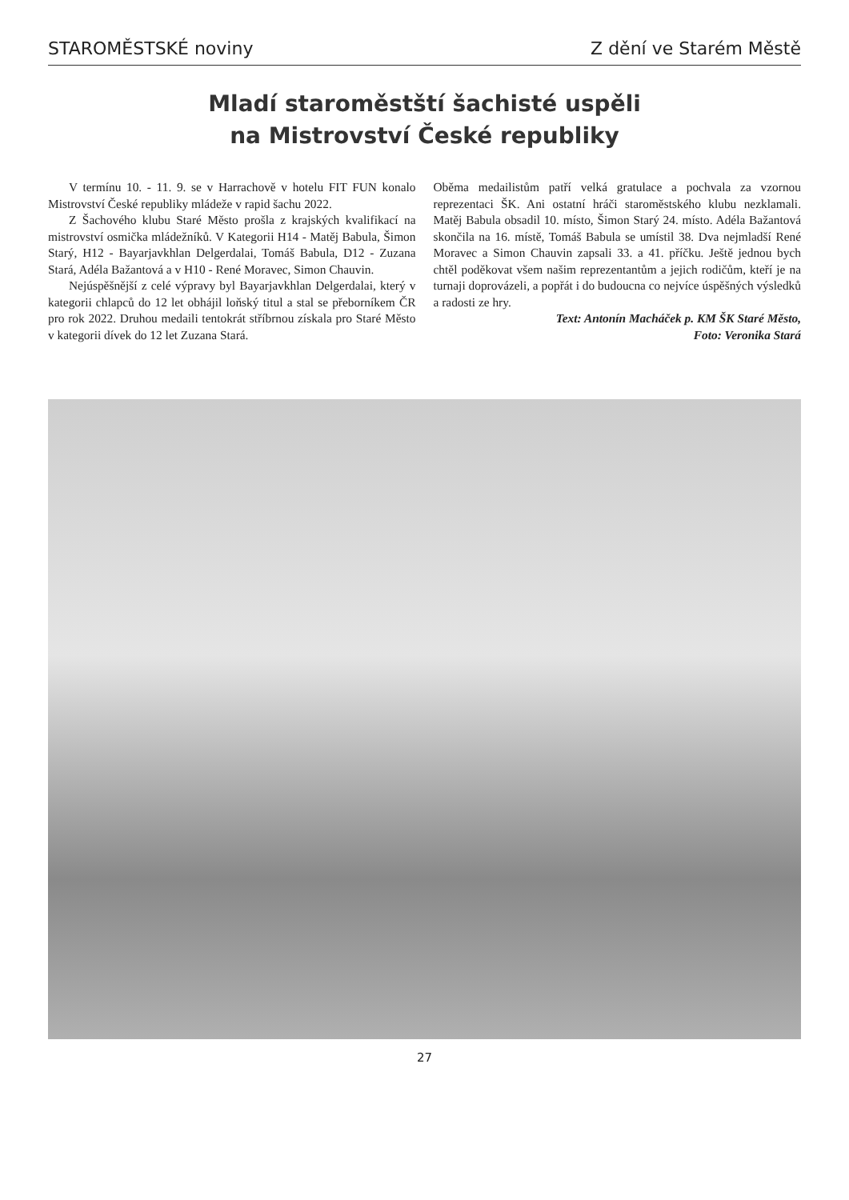STAROMĚSTSKÉ noviny Z dění ve Starém Městě
Mladí staroměstští šachisté uspěli
na Mistrovství České republiky
V termínu 10. - 11. 9. se v Harrachově v hotelu FIT FUN konalo Mistrovství České republiky mládeže v rapid šachu 2022.
Z Šachového klubu Staré Město prošla z krajských kvalifikací na mistrovství osmička mládežníků. V Kategorii H14 - Matěj Babula, Šimon Starý, H12 - Bayarjavkhlan Delgerdalai, Tomáš Babula, D12 - Zuzana Stará, Adéla Bažantová a v H10 - René Moravec, Simon Chauvin.
Nejúspěšnější z celé výpravy byl Bayarjavkhlan Delgerdalai, který v kategorii chlapců do 12 let obhájil loňský titul a stal se přeborníkem ČR pro rok 2022. Druhou medaili tentokrát stříbrnou získala pro Staré Město v kategorii dívek do 12 let Zuzana Stará.
Oběma medailistům patří velká gratulace a pochvala za vzornou reprezentaci ŠK. Ani ostatní hráči staroměstského klubu nezklamali. Matěj Babula obsadil 10. místo, Šimon Starý 24. místo. Adéla Bažantová skončila na 16. místě, Tomáš Babula se umístil 38. Dva nejmladší René Moravec a Simon Chauvin zapsali 33. a 41. příčku. Ještě jednou bych chtěl poděkovat všem našim reprezentantům a jejich rodičům, kteří je na turnaji doprovázeli, a popřát i do budoucna co nejvíce úspěšných výsledků a radosti ze hry.
Text: Antonín Macháček p. KM ŠK Staré Město,
Foto: Veronika Stará
27